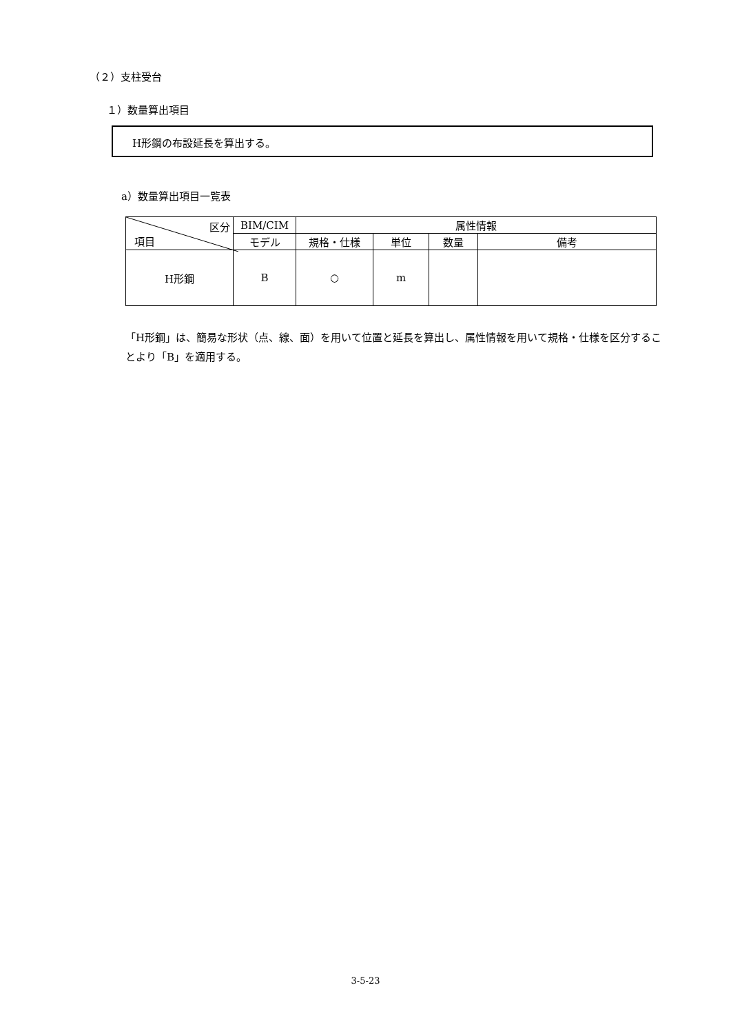（２）支柱受台
１）数量算出項目
H形鋼の布設延長を算出する。
a）数量算出項目一覧表
| 区分 項目 | BIM/CIM | 属性情報 | | | |
| --- | --- | --- | --- | --- | --- |
| | モデル | 規格・仕様 | 単位 | 数量 | 備考 |
| H形鋼 | B | ○ | m | | |
「H形鋼」は、簡易な形状（点、線、面）を用いて位置と延長を算出し、属性情報を用いて規格・仕様を区分することより「B」を適用する。
3-5-23